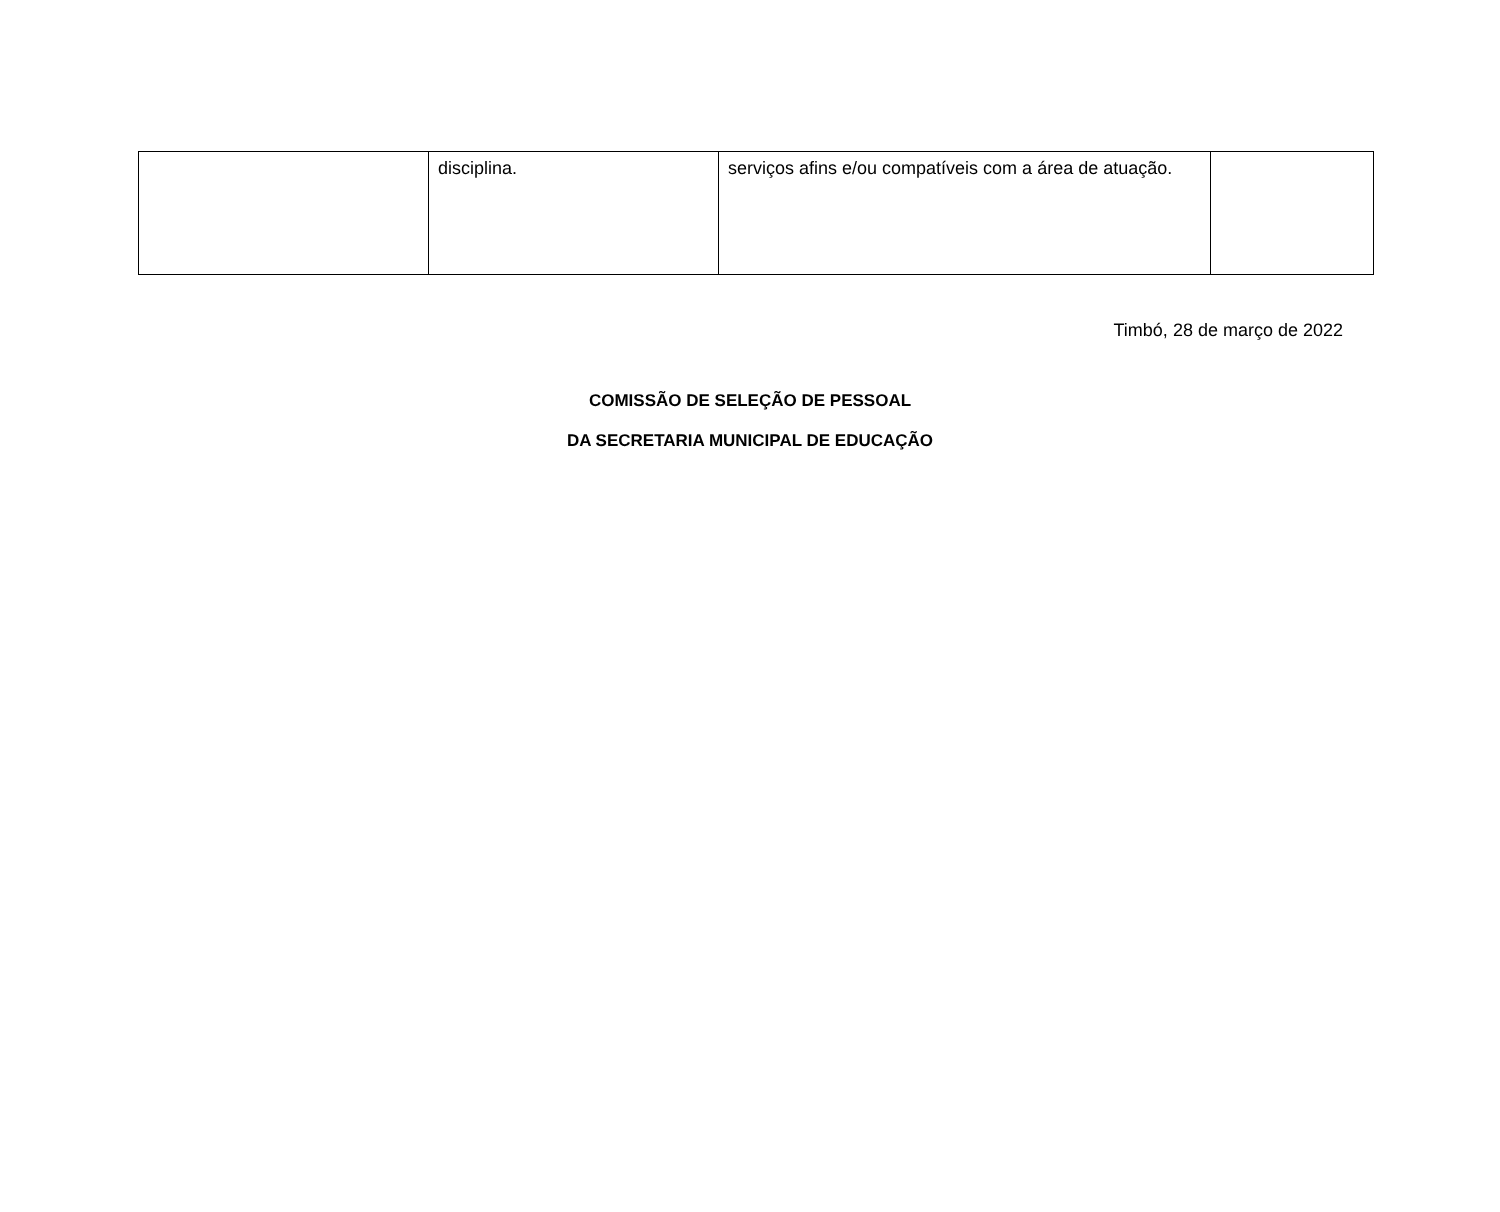| | disciplina. | serviços afins e/ou compatíveis com a área de atuação. | |
Timbó, 28 de março de 2022
COMISSÃO DE SELEÇÃO DE PESSOAL
DA SECRETARIA MUNICIPAL DE EDUCAÇÃO